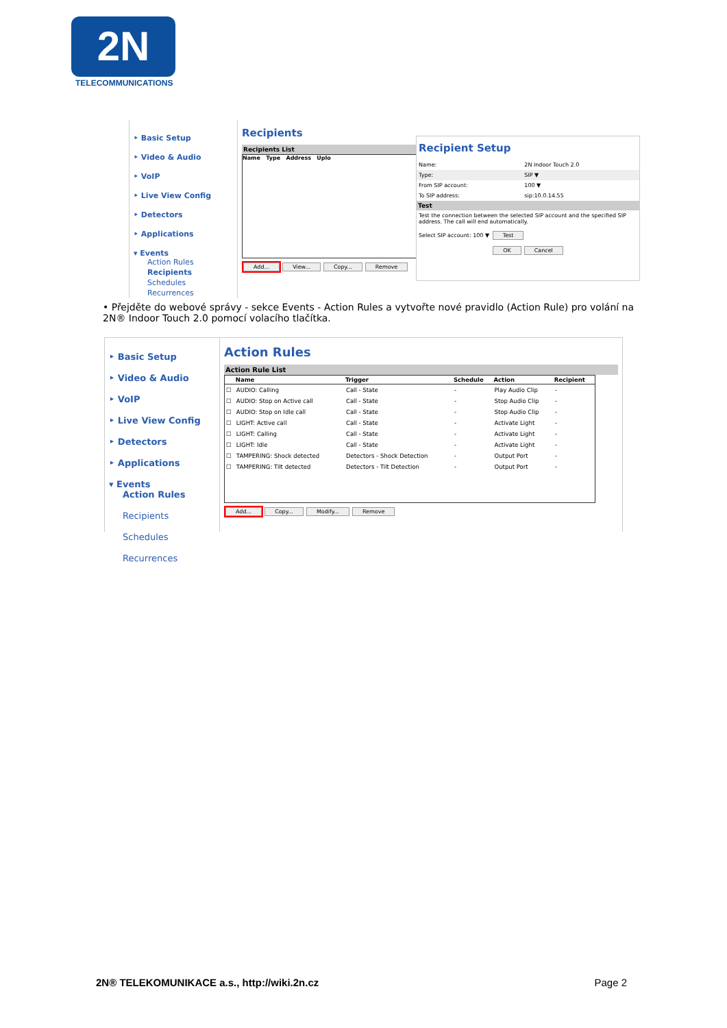2N
TELECOMMUNICATIONS
‣ Basic Setup
‣ Video & Audio
‣ VoIP
‣ Live View Config
‣ Detectors
‣ Applications
▾ Events
Action Rules
Recipients
Schedules
Recurrences
Recipients
Recipients List
Name Type Address Uplo
Add... View... Copy... Remove
Recipient Setup
| Name: | 2N Indoor Touch 2.0 |
| Type: | SIP ▼ |
| From SIP account: | 100 ▼ |
| To SIP address: | sip:10.0.14.55 |
Test
Test the connection between the selected SIP account and the specified SIP address. The call will end automatically.
Select SIP account: 100 ▼ Test
OK Cancel
• Přejděte do webové správy - sekce Events - Action Rules a vytvořte nové pravidlo (Action Rule) pro volání na 2N® Indoor Touch 2.0 pomocí volacího tlačítka.
‣ Basic Setup
‣ Video & Audio
‣ VoIP
‣ Live View Config
‣ Detectors
‣ Applications
▾ Events
Action Rules
Recipients
Schedules
Recurrences
Action Rules
Action Rule List
| | Name | Trigger | Schedule | Action | Recipient |
| --- | --- | --- | --- | --- | --- |
| ☐ | AUDIO: Calling | Call - State | - | Play Audio Clip | - |
| ☐ | AUDIO: Stop on Active call | Call - State | - | Stop Audio Clip | - |
| ☐ | AUDIO: Stop on Idle call | Call - State | - | Stop Audio Clip | - |
| ☐ | LIGHT: Active call | Call - State | - | Activate Light | - |
| ☐ | LIGHT: Calling | Call - State | - | Activate Light | - |
| ☐ | LIGHT: Idle | Call - State | - | Activate Light | - |
| ☐ | TAMPERING: Shock detected | Detectors - Shock Detection | - | Output Port | - |
| ☐ | TAMPERING: Tilt detected | Detectors - Tilt Detection | - | Output Port | - |
Add... Copy... Modify... Remove
2N® TELEKOMUNIKACE a.s., http://wiki.2n.cz Page 2